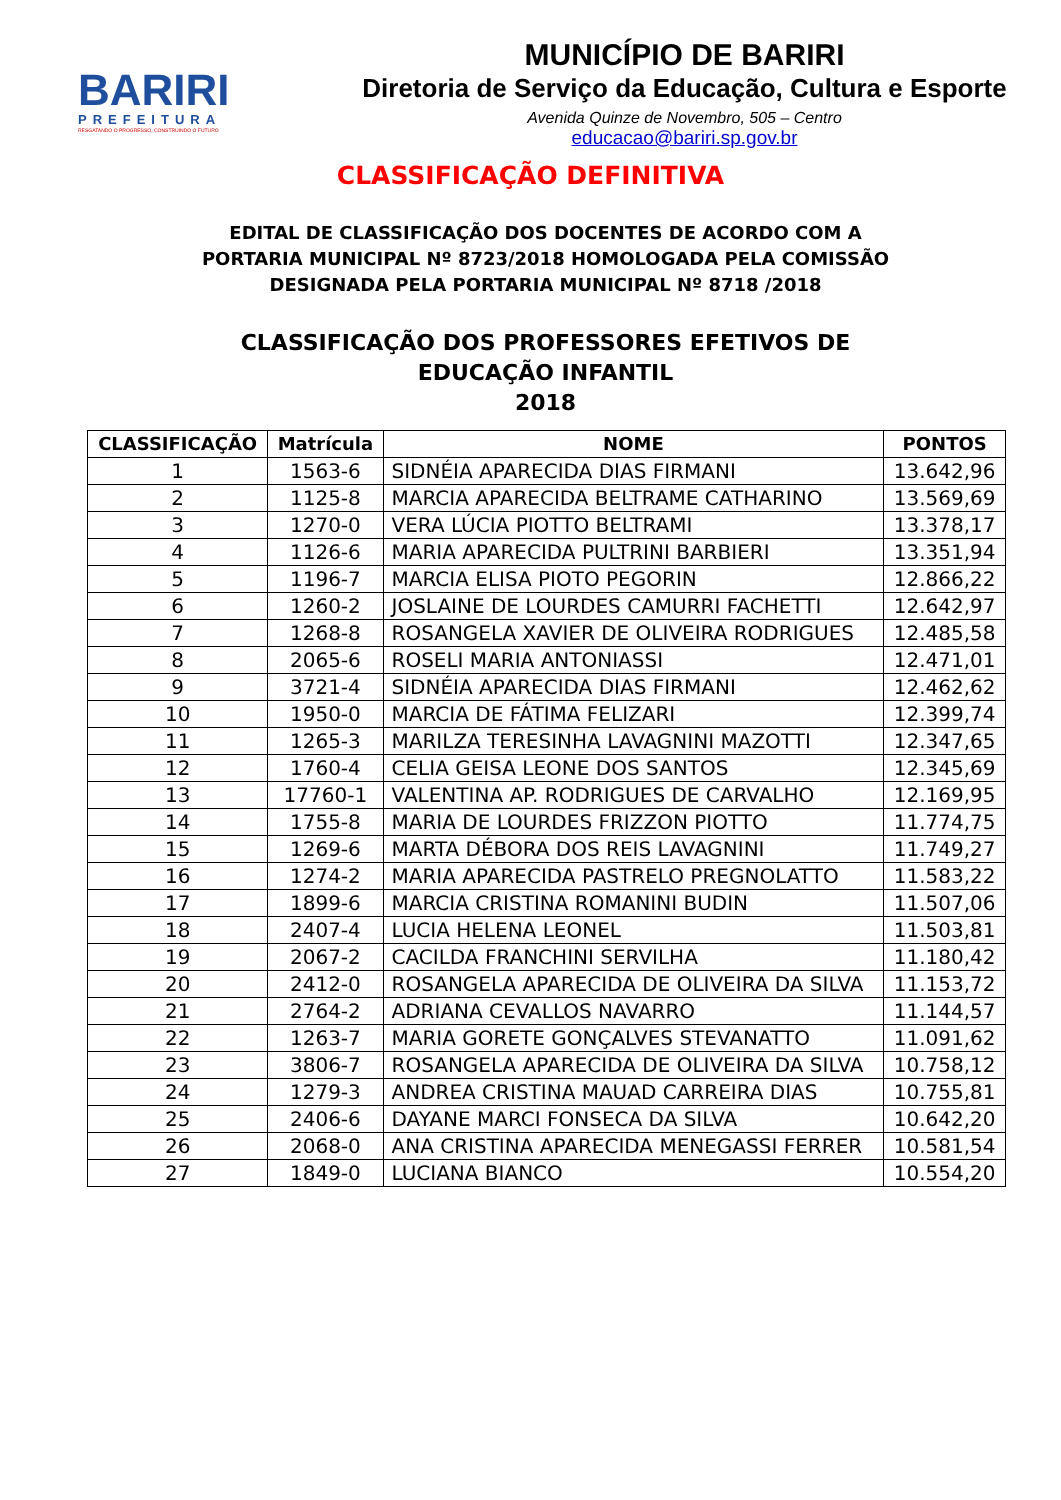BARIRI
PREFEITURA
RESGATANDO O PROGRESSO, CONSTRUINDO O FUTURO
MUNICÍPIO DE BARIRI
Diretoria de Serviço da Educação, Cultura e Esporte
Avenida Quinze de Novembro, 505 – Centro
educacao@bariri.sp.gov.br
CLASSIFICAÇÃO DEFINITIVA
EDITAL DE CLASSIFICAÇÃO DOS DOCENTES DE ACORDO COM A
PORTARIA MUNICIPAL Nº 8723/2018 HOMOLOGADA PELA COMISSÃO
DESIGNADA PELA PORTARIA MUNICIPAL Nº 8718 /2018
CLASSIFICAÇÃO DOS PROFESSORES EFETIVOS DE
EDUCAÇÃO INFANTIL
2018
| CLASSIFICAÇÃO | Matrícula | NOME | PONTOS |
| --- | --- | --- | --- |
| 1 | 1563-6 | SIDNÉIA APARECIDA DIAS FIRMANI | 13.642,96 |
| 2 | 1125-8 | MARCIA APARECIDA BELTRAME CATHARINO | 13.569,69 |
| 3 | 1270-0 | VERA LÚCIA PIOTTO BELTRAMI | 13.378,17 |
| 4 | 1126-6 | MARIA APARECIDA PULTRINI BARBIERI | 13.351,94 |
| 5 | 1196-7 | MARCIA ELISA PIOTO PEGORIN | 12.866,22 |
| 6 | 1260-2 | JOSLAINE DE LOURDES CAMURRI FACHETTI | 12.642,97 |
| 7 | 1268-8 | ROSANGELA XAVIER DE OLIVEIRA RODRIGUES | 12.485,58 |
| 8 | 2065-6 | ROSELI MARIA ANTONIASSI | 12.471,01 |
| 9 | 3721-4 | SIDNÉIA APARECIDA DIAS FIRMANI | 12.462,62 |
| 10 | 1950-0 | MARCIA DE FÁTIMA FELIZARI | 12.399,74 |
| 11 | 1265-3 | MARILZA TERESINHA LAVAGNINI MAZOTTI | 12.347,65 |
| 12 | 1760-4 | CELIA GEISA LEONE DOS SANTOS | 12.345,69 |
| 13 | 17760-1 | VALENTINA AP. RODRIGUES DE CARVALHO | 12.169,95 |
| 14 | 1755-8 | MARIA DE LOURDES FRIZZON PIOTTO | 11.774,75 |
| 15 | 1269-6 | MARTA DÉBORA DOS REIS LAVAGNINI | 11.749,27 |
| 16 | 1274-2 | MARIA APARECIDA PASTRELO PREGNOLATTO | 11.583,22 |
| 17 | 1899-6 | MARCIA CRISTINA ROMANINI BUDIN | 11.507,06 |
| 18 | 2407-4 | LUCIA HELENA LEONEL | 11.503,81 |
| 19 | 2067-2 | CACILDA FRANCHINI SERVILHA | 11.180,42 |
| 20 | 2412-0 | ROSANGELA APARECIDA DE OLIVEIRA DA SILVA | 11.153,72 |
| 21 | 2764-2 | ADRIANA CEVALLOS NAVARRO | 11.144,57 |
| 22 | 1263-7 | MARIA GORETE GONÇALVES STEVANATTO | 11.091,62 |
| 23 | 3806-7 | ROSANGELA APARECIDA DE OLIVEIRA DA SILVA | 10.758,12 |
| 24 | 1279-3 | ANDREA CRISTINA MAUAD CARREIRA DIAS | 10.755,81 |
| 25 | 2406-6 | DAYANE MARCI FONSECA DA SILVA | 10.642,20 |
| 26 | 2068-0 | ANA CRISTINA APARECIDA MENEGASSI FERRER | 10.581,54 |
| 27 | 1849-0 | LUCIANA BIANCO | 10.554,20 |